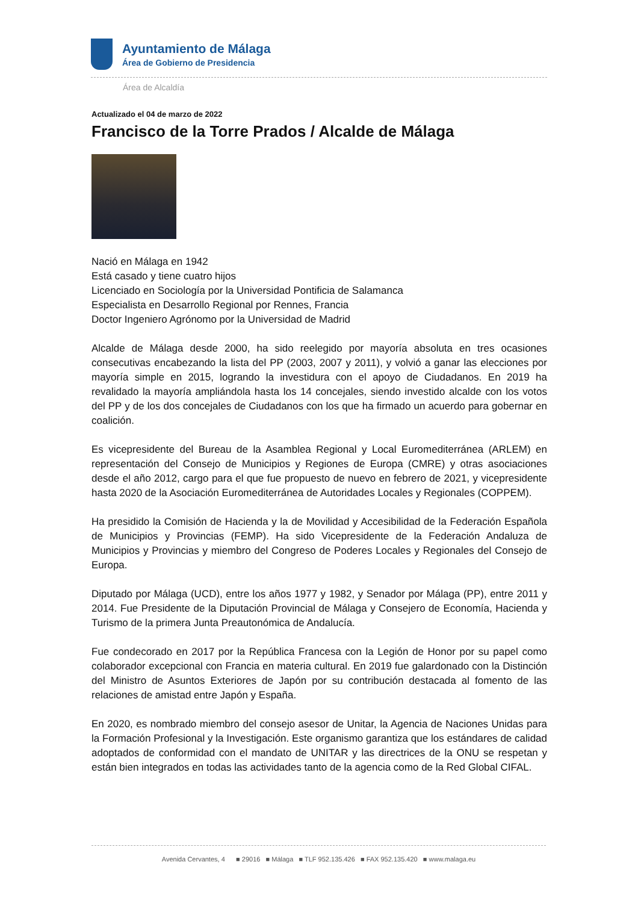Ayuntamiento de Málaga
Área de Gobierno de Presidencia
Área de Alcaldía
Actualizado el 04 de marzo de 2022
Francisco de la Torre Prados / Alcalde de Málaga
Nació en Málaga en 1942
Está casado y tiene cuatro hijos
Licenciado en Sociología por la Universidad Pontificia de Salamanca
Especialista en Desarrollo Regional por Rennes, Francia
Doctor Ingeniero Agrónomo por la Universidad de Madrid
Alcalde de Málaga desde 2000, ha sido reelegido por mayoría absoluta en tres ocasiones consecutivas encabezando la lista del PP (2003, 2007 y 2011), y volvió a ganar las elecciones por mayoría simple en 2015, logrando la investidura con el apoyo de Ciudadanos. En 2019 ha revalidado la mayoría ampliándola hasta los 14 concejales, siendo investido alcalde con los votos del PP y de los dos concejales de Ciudadanos con los que ha firmado un acuerdo para gobernar en coalición.
Es vicepresidente del Bureau de la Asamblea Regional y Local Euromediterránea (ARLEM) en representación del Consejo de Municipios y Regiones de Europa (CMRE) y otras asociaciones desde el año 2012, cargo para el que fue propuesto de nuevo en febrero de 2021, y vicepresidente hasta 2020 de la Asociación Euromediterránea de Autoridades Locales y Regionales (COPPEM).
Ha presidido la Comisión de Hacienda y la de Movilidad y Accesibilidad de la Federación Española de Municipios y Provincias (FEMP). Ha sido Vicepresidente de la Federación Andaluza de Municipios y Provincias y miembro del Congreso de Poderes Locales y Regionales del Consejo de Europa.
Diputado por Málaga (UCD), entre los años 1977 y 1982, y Senador por Málaga (PP), entre 2011 y 2014. Fue Presidente de la Diputación Provincial de Málaga y Consejero de Economía, Hacienda y Turismo de la primera Junta Preautonómica de Andalucía.
Fue condecorado en 2017 por la República Francesa con la Legión de Honor por su papel como colaborador excepcional con Francia en materia cultural. En 2019 fue galardonado con la Distinción del Ministro de Asuntos Exteriores de Japón por su contribución destacada al fomento de las relaciones de amistad entre Japón y España.
En 2020, es nombrado miembro del consejo asesor de Unitar, la Agencia de Naciones Unidas para la Formación Profesional y la Investigación. Este organismo garantiza que los estándares de calidad adoptados de conformidad con el mandato de UNITAR y las directrices de la ONU se respetan y están bien integrados en todas las actividades tanto de la agencia como de la Red Global CIFAL.
Avenida Cervantes, 4 ■ 29016 ■ Málaga ■ TLF 952.135.426 ■ FAX 952.135.420 ■ www.malaga.eu